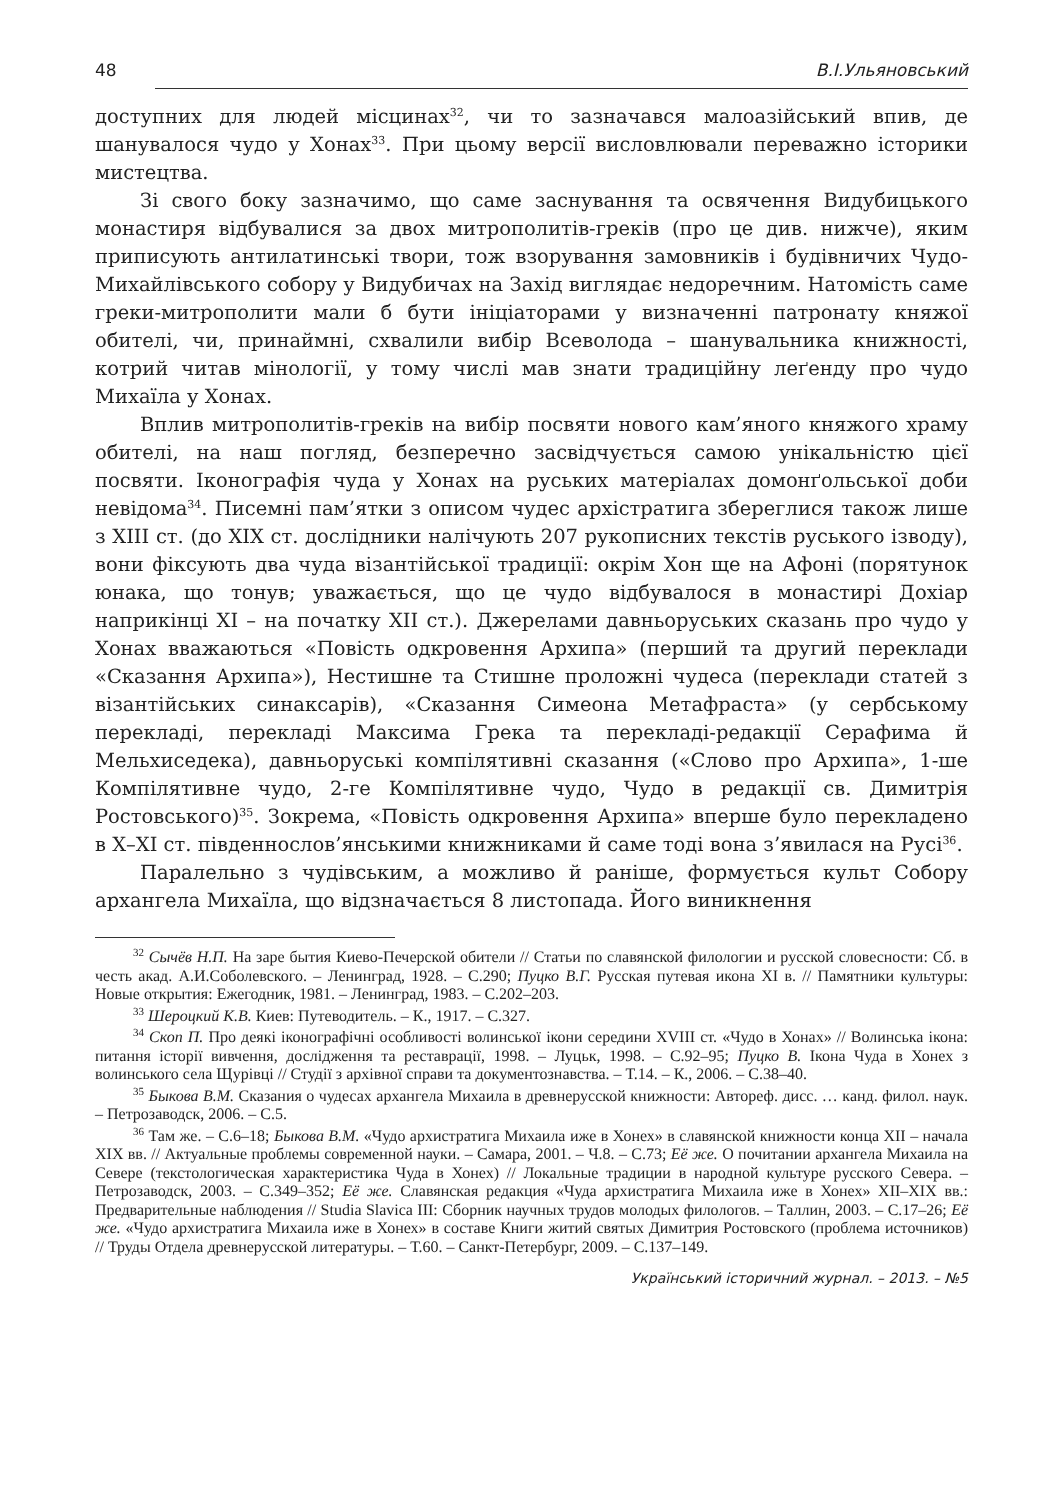48 В.І.Ульяновський
доступних для людей місцинах<sup>32</sup>, чи то зазначався малоазійський впив, де шанувалося чудо у Хонах<sup>33</sup>. При цьому версії висловлювали переважно історики мистецтва.
Зі свого боку зазначимо, що саме заснування та освячення Видубицького монастиря відбувалися за двох митрополитів-греків (про це див. нижче), яким приписують антилатинські твори, тож взорування замовників і будівничих Чудо-Михайлівського собору у Видубичах на Захід виглядає недоречним. Натомість саме греки-митрополити мали б бути ініціаторами у визначенні патронату княжої обителі, чи, принаймні, схвалили вибір Всеволода – шанувальника книжності, котрий читав мінології, у тому числі мав знати традиційну леґенду про чудо Михаїла у Хонах.
Вплив митрополитів-греків на вибір посвяти нового кам’яного княжого храму обителі, на наш погляд, безперечно засвідчується самою унікальністю цієї посвяти. Іконографія чуда у Хонах на руських матеріалах домонґольської доби невідома<sup>34</sup>. Писемні пам’ятки з описом чудес архістратига збереглися також лише з XIII ст. (до XIX ст. дослідники налічують 207 рукописних текстів руського ізводу), вони фіксують два чуда візантійської традиції: окрім Хон ще на Афоні (порятунок юнака, що тонув; уважається, що це чудо відбувалося в монастирі Дохіар наприкінці XI – на початку XII ст.). Джерелами давньоруських сказань про чудо у Хонах вважаються «Повість одкровення Архипа» (перший та другий переклади «Сказання Архипа»), Нестишне та Стишне проложні чудеса (переклади статей з візантійських синаксарів), «Сказання Симеона Метафраста» (у сербському перекладі, перекладі Максима Грека та перекладі-редакції Серафима й Мельхиседека), давньоруські компілятивні сказання («Слово про Архипа», 1-ше Компілятивне чудо, 2-ге Компілятивне чудо, Чудо в редакції св. Димитрія Ростовського)<sup>35</sup>. Зокрема, «Повість одкровення Архипа» вперше було перекладено в X–XI ст. південнослов’янськими книжниками й саме тоді вона з’явилася на Русі<sup>36</sup>.
Паралельно з чудівським, а можливо й раніше, формується культ Собору архангела Михаїла, що відзначається 8 листопада. Його виникнення
<sup>32</sup> Сычёв Н.П. На заре бытия Киево-Печерской обители // Статьи по славянской филологии и русской словесности: Сб. в честь акад. А.И.Соболевского. – Ленинград, 1928. – С.290; Пуцко В.Г. Русская путевая икона XI в. // Памятники культуры: Новые открытия: Ежегодник, 1981. – Ленинград, 1983. – С.202–203.
<sup>33</sup> Шероцкий К.В. Киев: Путеводитель. – К., 1917. – С.327.
<sup>34</sup> Скоп П. Про деякі іконографічні особливості волинської ікони середини XVIII ст. «Чудо в Хонах» // Волинська ікона: питання історії вивчення, дослідження та реставрації, 1998. – Луцьк, 1998. – С.92–95; Пуцко В. Ікона Чуда в Хонех з волинського села Щурівці // Студії з архівної справи та документознавства. – Т.14. – К., 2006. – С.38–40.
<sup>35</sup> Быкова В.М. Сказания о чудесах архангела Михаила в древнерусской книжности: Автореф. дисс. … канд. филол. наук. – Петрозаводск, 2006. – С.5.
<sup>36</sup> Там же. – С.6–18; Быкова В.М. «Чудо архистратига Михаила иже в Хонех» в славянской книжности конца XII – начала XIX вв. // Актуальные проблемы современной науки. – Самара, 2001. – Ч.8. – С.73; Её же. О почитании архангела Михаила на Севере (текстологическая характеристика Чуда в Хонех) // Локальные традиции в народной культуре русского Севера. – Петрозаводск, 2003. – С.349–352; Её же. Славянская редакция «Чуда архистратига Михаила иже в Хонех» XII–XIX вв.: Предварительные наблюдения // Studia Slavica III: Сборник научных трудов молодых филологов. – Таллин, 2003. – С.17–26; Её же. «Чудо архистратига Михаила иже в Хонех» в составе Книги житий святых Димитрия Ростовского (проблема источников) // Труды Отдела древнерусской литературы. – Т.60. – Санкт-Петербург, 2009. – С.137–149.
Український історичний журнал. – 2013. – №5